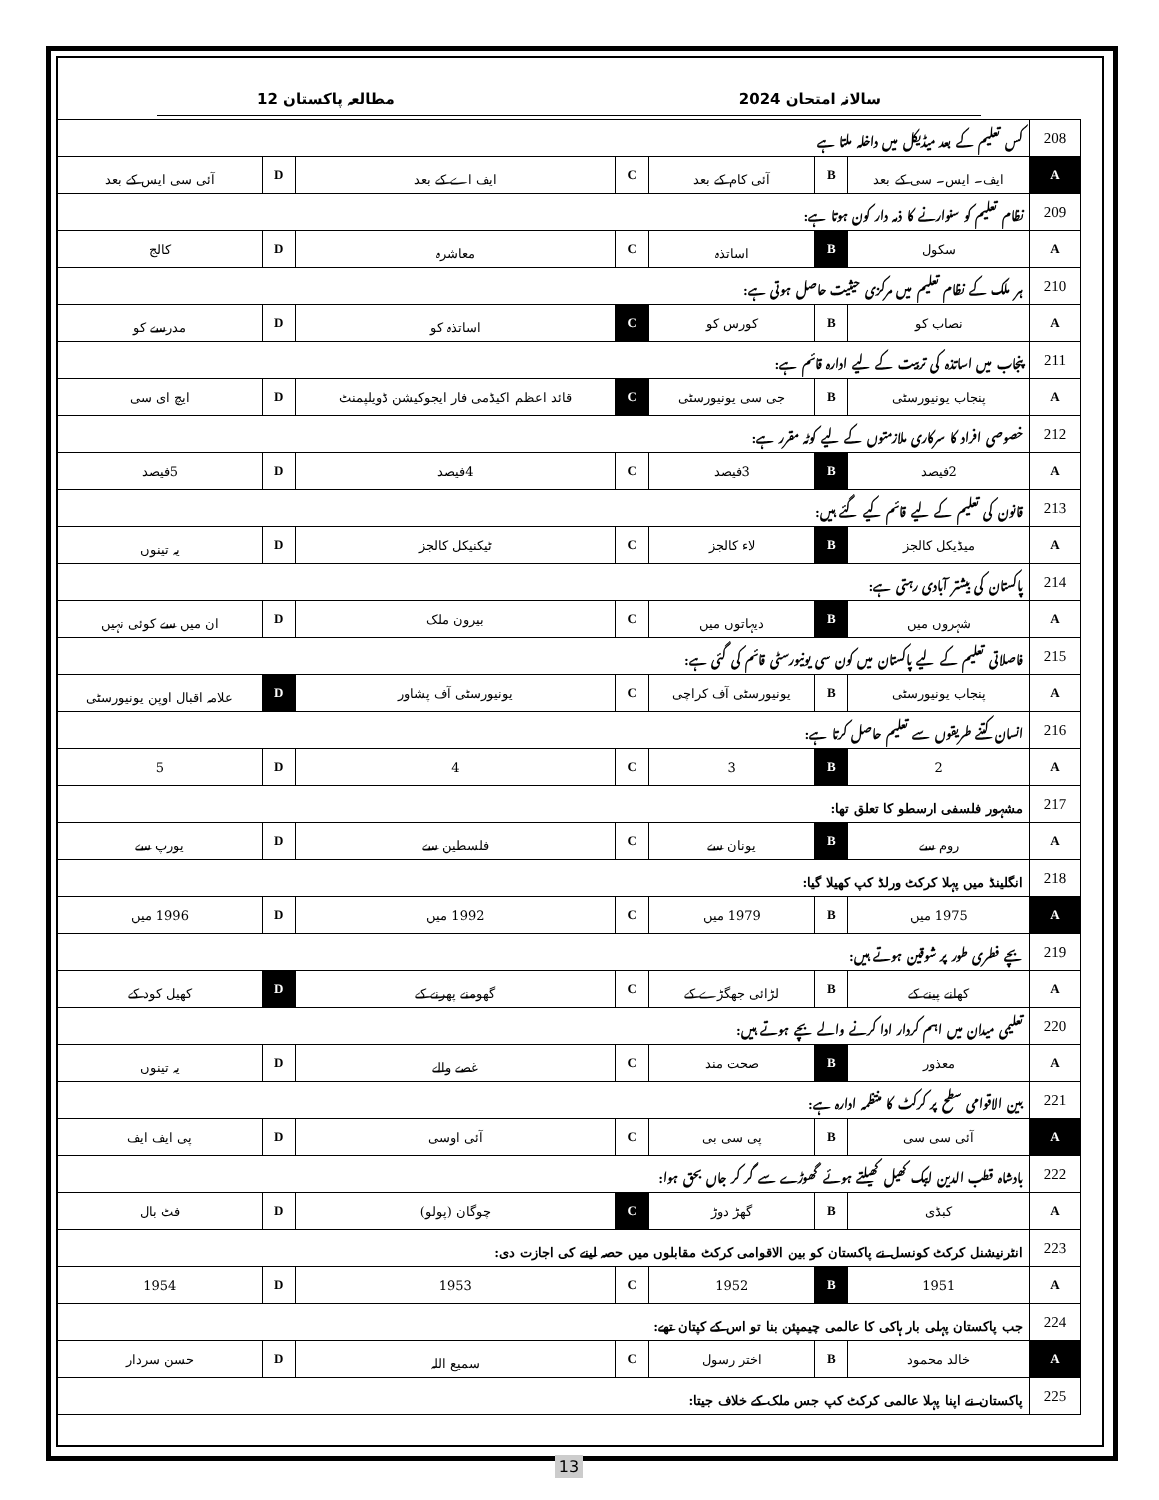سالانہ امتحان 2024 مطالعہ پاکستان 12
| 208 | کس تعلیم کے بعد میڈیکل میں داخلہ ملتا ہے | | | | | | |
| A | ایف۔ ایس۔ سی کے بعد | B | آئی کام کے بعد | C | ایف اے کے بعد | D | آئی سی ایس کے بعد |
| 209 | نظام تعلیم کو سنوارنے کا ذمہ دار کون ہوتا ہے: | | | | | | |
| A | سکول | B | اساتذہ | C | معاشرہ | D | کالج |
| 210 | ہر ملک کے نظام تعلیم میں مرکزی حیثیت حاصل ہوتی ہے: | | | | | | |
| A | نصاب کو | B | کورس کو | C | اساتذہ کو | D | مدرسے کو |
| 211 | پنجاب میں اساتذہ کی تربیت کے لیے ادارہ قائم ہے: | | | | | | |
| A | پنجاب یونیورسٹی | B | جی سی یونیورسٹی | C | قائد اعظم اکیڈمی فار ایجوکیشن ڈویلپمنٹ | D | ایچ ای سی |
| 212 | خصوصی افراد کا سرکاری ملازمتوں کے لیے کوٹہ مقرر ہے: | | | | | | |
| A | 2فیصد | B | 3فیصد | C | 4فیصد | D | 5فیصد |
| 213 | قانون کی تعلیم کے لیے قائم کیے گئے ہیں: | | | | | | |
| A | میڈیکل کالجز | B | لاء کالجز | C | ٹیکنیکل کالجز | D | یہ تینوں |
| 214 | پاکستان کی بیشتر آبادی رہتی ہے: | | | | | | |
| A | شہروں میں | B | دیہاتوں میں | C | بیرون ملک | D | ان میں سے کوئی نہیں |
| 215 | فاصلاتی تعلیم کے لیے پاکستان میں کون سی یونیورسٹی قائم کی گئی ہے: | | | | | | |
| A | پنجاب یونیورسٹی | B | یونیورسٹی آف کراچی | C | یونیورسٹی آف پشاور | D | علامہ اقبال اوپن یونیورسٹی |
| 216 | انسان کتنے طریقوں سے تعلیم حاصل کرتا ہے: | | | | | | |
| A | 2 | B | 3 | C | 4 | D | 5 |
| 217 | مشہور فلسفی ارسطو کا تعلق تھا: | | | | | | |
| A | روم سے | B | یونان سے | C | فلسطین سے | D | یورپ سے |
| 218 | انگلینڈ میں پہلا کرکٹ ورلڈ کپ کھیلا گیا: | | | | | | |
| A | 1975 میں | B | 1979 میں | C | 1992 میں | D | 1996 میں |
| 219 | بچے فطری طور پر شوقین ہوتے ہیں: | | | | | | |
| A | کھانے پینے کے | B | لڑائی جھگڑے کے | C | گھومنے پھرنے کے | D | کھیل کود کے |
| 220 | تعلیمی میدان میں اہم کردار ادا کرنے والے بچے ہوتے ہیں: | | | | | | |
| A | معذور | B | صحت مند | C | غصے والے | D | یہ تینوں |
| 221 | بین الاقوامی سطح پر کرکٹ کا منتظمہ ادارہ ہے: | | | | | | |
| A | آئی سی سی | B | پی سی بی | C | آئی اوسی | D | پی ایف ایف |
| 222 | بادشاہ قطب الدین ایبک کھیل کھیلتے ہوئے گھوڑے سے گر کر جاں بحق ہوا: | | | | | | |
| A | کبڈی | B | گھڑ دوڑ | C | چوگان (پولو) | D | فٹ بال |
| 223 | انٹرنیشنل کرکٹ کونسل نے پاکستان کو بین الاقوامی کرکٹ مقابلوں میں حصہ لینے کی اجازت دی: | | | | | | |
| A | 1951 | B | 1952 | C | 1953 | D | 1954 |
| 224 | جب پاکستان پہلی بار ہاکی کا عالمی چیمپئن بنا تو اس کے کپتان تھے: | | | | | | |
| A | خالد محمود | B | اختر رسول | C | سمیع اللہ | D | حسن سردار |
| 225 | پاکستان نے اپنا پہلا عالمی کرکٹ کپ جس ملک کے خلاف جیتا: | | | | | | |
13